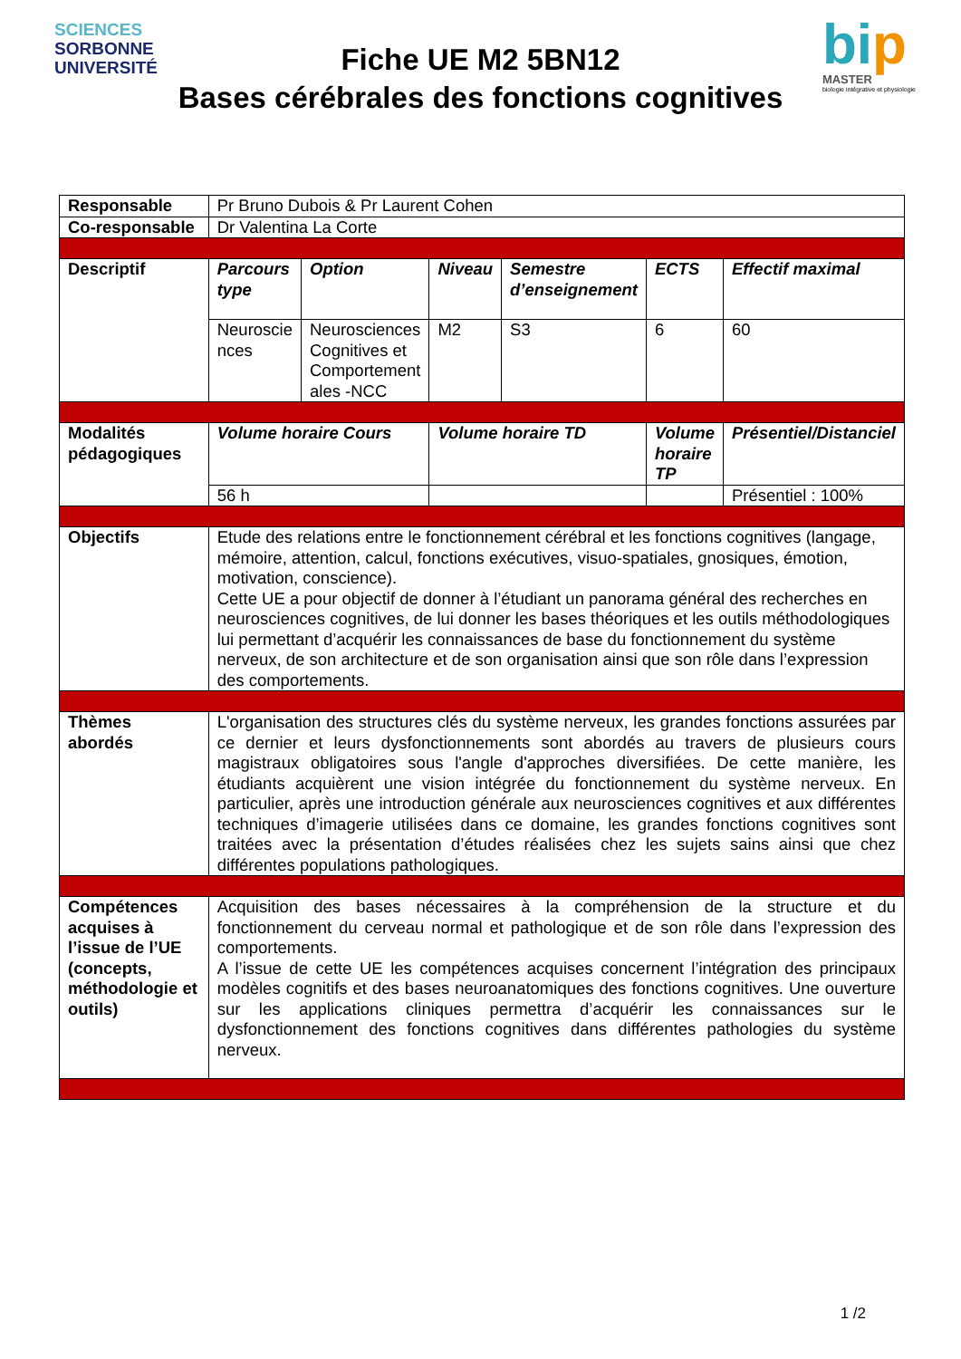SCIENCES
SORBONNE
UNIVERSITÉ
Fiche UE M2 5BN12
Bases cérébrales des fonctions cognitives
bip
MASTER
biologie intégrative et physiologie
| Responsable | Pr Bruno Dubois & Pr Laurent Cohen | | | | | |
| Co-responsable | Dr Valentina La Corte | | | | | |
| Descriptif | Parcours type | Option | Niveau | Semestre d’enseignement | ECTS | Effectif maximal |
| | Neuroscie nces | Neurosciences Cognitives et Comportement ales -NCC | M2 | S3 | 6 | 60 |
| Modalités pédagogiques | Volume horaire Cours | | Volume horaire TD | | Volume horaire TP | Présentiel/Distanciel |
| | 56 h | | | | | Présentiel : 100% |
| Objectifs | Etude des relations entre le fonctionnement cérébral et les fonctions cognitives (langage, mémoire, attention, calcul, fonctions exécutives, visuo-spatiales, gnosiques, émotion, motivation, conscience). Cette UE a pour objectif de donner à l’étudiant un panorama général des recherches en neurosciences cognitives, de lui donner les bases théoriques et les outils méthodologiques lui permettant d’acquérir les connaissances de base du fonctionnement du système nerveux, de son architecture et de son organisation ainsi que son rôle dans l’expression des comportements. | | | | | |
| Thèmes abordés | L'organisation des structures clés du système nerveux, les grandes fonctions assurées par ce dernier et leurs dysfonctionnements sont abordés au travers de plusieurs cours magistraux obligatoires sous l'angle d'approches diversifiées. De cette manière, les étudiants acquièrent une vision intégrée du fonctionnement du système nerveux. En particulier, après une introduction générale aux neurosciences cognitives et aux différentes techniques d’imagerie utilisées dans ce domaine, les grandes fonctions cognitives sont traitées avec la présentation d’études réalisées chez les sujets sains ainsi que chez différentes populations pathologiques. | | | | | |
| Compétences acquises à l’issue de l’UE (concepts, méthodologie et outils) | Acquisition des bases nécessaires à la compréhension de la structure et du fonctionnement du cerveau normal et pathologique et de son rôle dans l’expression des comportements. A l’issue de cette UE les compétences acquises concernent l’intégration des principaux modèles cognitifs et des bases neuroanatomiques des fonctions cognitives. Une ouverture sur les applications cliniques permettra d’acquérir les connaissances sur le dysfonctionnement des fonctions cognitives dans différentes pathologies du système nerveux. | | | | | |
1 /2